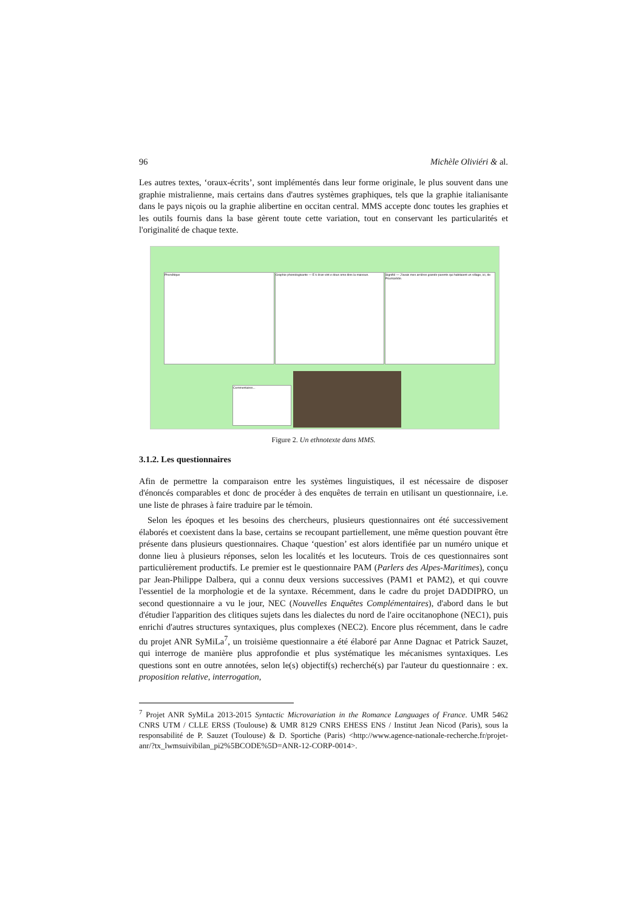96 Michèle Oliviéri & al.
Les autres textes, ‘oraux-écrits’, sont implémentés dans leur forme originale, le plus souvent dans une graphie mistralienne, mais certains dans d'autres systèmes graphiques, tels que la graphie italianisante dans le pays niçois ou la graphie alibertine en occitan central. MMS accepte donc toutes les graphies et les outils fournis dans la base gèrent toute cette variation, tout en conservant les particularités et l'originalité de chaque texte.
Phonétique
Graphie phonologisante — E k éran vint e dous ome dins la maisoun.
Signifié — J'avais mes arrières grands-parents qui habitaient un village, ici, de Poumarède.
Commentaires...
Figure 2. Un ethnotexte dans MMS.
3.1.2. Les questionnaires
Afin de permettre la comparaison entre les systèmes linguistiques, il est nécessaire de disposer d'énoncés comparables et donc de procéder à des enquêtes de terrain en utilisant un questionnaire, i.e. une liste de phrases à faire traduire par le témoin.
Selon les époques et les besoins des chercheurs, plusieurs questionnaires ont été successivement élaborés et coexistent dans la base, certains se recoupant partiellement, une même question pouvant être présente dans plusieurs questionnaires. Chaque ‘question’ est alors identifiée par un numéro unique et donne lieu à plusieurs réponses, selon les localités et les locuteurs. Trois de ces questionnaires sont particulièrement productifs. Le premier est le questionnaire PAM (Parlers des Alpes-Maritimes), conçu par Jean-Philippe Dalbera, qui a connu deux versions successives (PAM1 et PAM2), et qui couvre l'essentiel de la morphologie et de la syntaxe. Récemment, dans le cadre du projet DADDIPRO, un second questionnaire a vu le jour, NEC (Nouvelles Enquêtes Complémentaires), d'abord dans le but d'étudier l'apparition des clitiques sujets dans les dialectes du nord de l'aire occitanophone (NEC1), puis enrichi d'autres structures syntaxiques, plus complexes (NEC2). Encore plus récemment, dans le cadre du projet ANR SyMiLa<sup>7</sup>, un troisième questionnaire a été élaboré par Anne Dagnac et Patrick Sauzet, qui interroge de manière plus approfondie et plus systématique les mécanismes syntaxiques. Les questions sont en outre annotées, selon le(s) objectif(s) recherché(s) par l'auteur du questionnaire : ex. proposition relative, interrogation,
<sup>7</sup> Projet ANR SyMiLa 2013-2015 Syntactic Microvariation in the Romance Languages of France. UMR 5462 CNRS UTM / CLLE ERSS (Toulouse) & UMR 8129 CNRS EHESS ENS / Institut Jean Nicod (Paris), sous la responsabilité de P. Sauzet (Toulouse) & D. Sportiche (Paris) <http://www.agence-nationale-recherche.fr/projet-anr/?tx_lwmsuivibilan_pi2%5BCODE%5D=ANR-12-CORP-0014>.